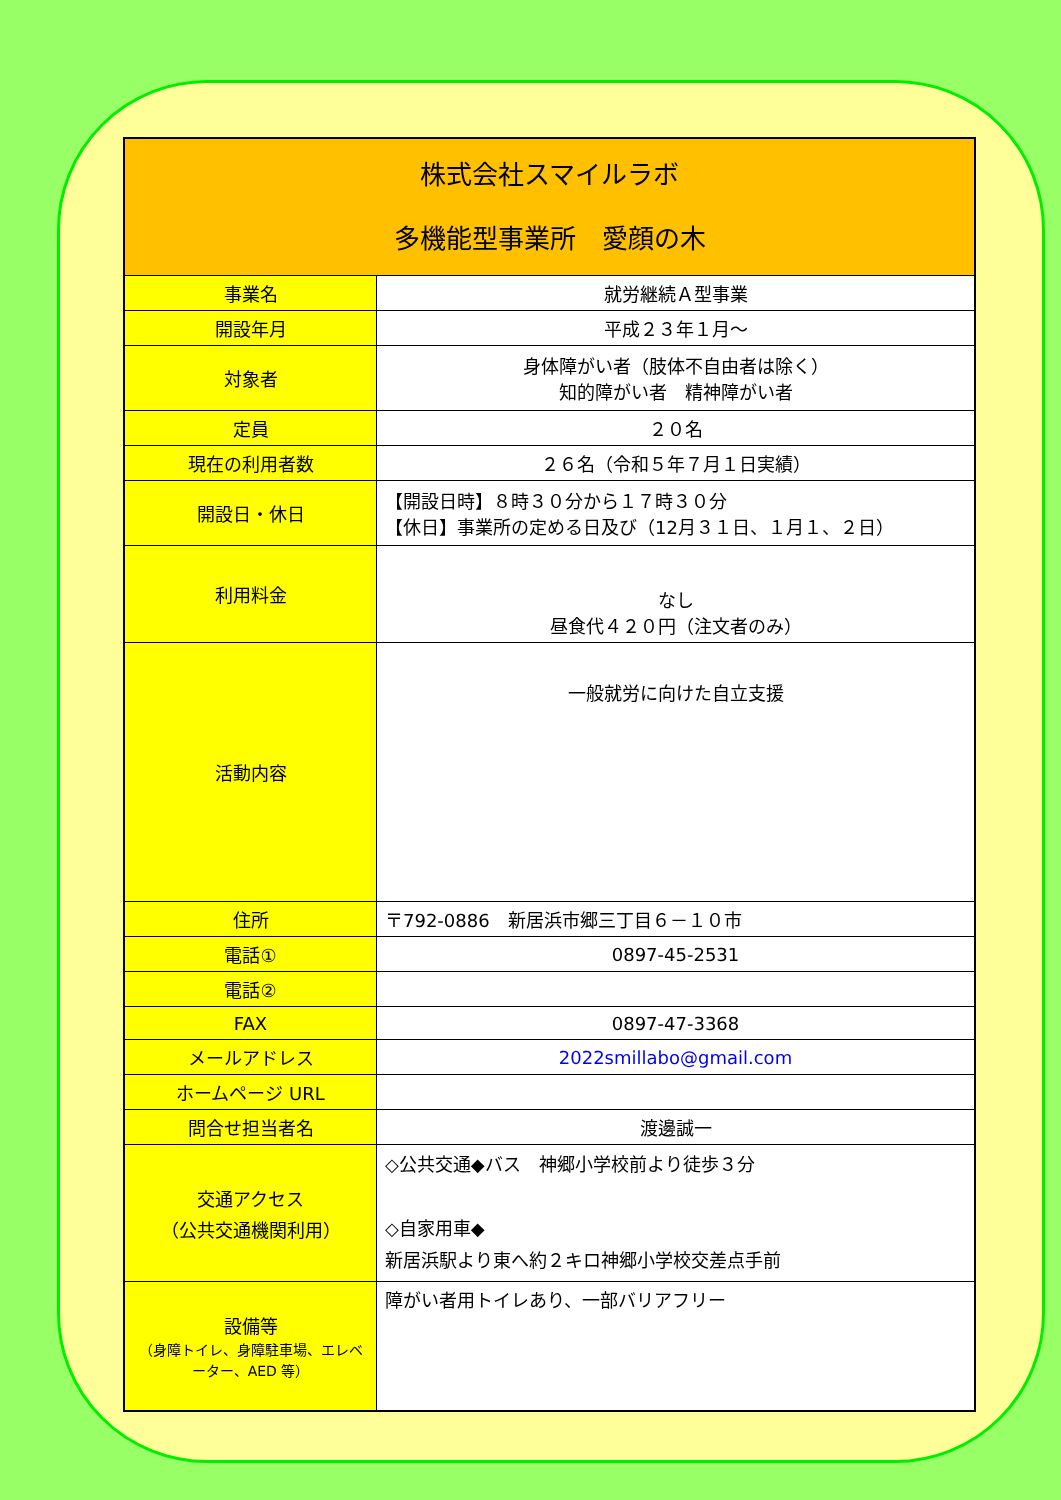| 株式会社スマイルラボ 多機能型事業所 愛顔の木 | |
| 事業名 | 就労継続Ａ型事業 |
| 開設年月 | 平成２３年１月～ |
| 対象者 | 身体障がい者（肢体不自由者は除く） 知的障がい者 精神障がい者 |
| 定員 | ２０名 |
| 現在の利用者数 | ２６名（令和５年７月１日実績） |
| 開設日・休日 | 【開設日時】８時３０分から１７時３０分 【休日】事業所の定める日及び（12月３１日、１月１、２日） |
| 利用料金 | なし 昼食代４２０円（注文者のみ） |
| 活動内容 | 一般就労に向けた自立支援 |
| 住所 | 〒792-0886 新居浜市郷三丁目６－１０市 |
| 電話① | 0897-45-2531 |
| 電話② | |
| FAX | 0897-47-3368 |
| メールアドレス | 2022smillabo@gmail.com |
| ホームページ URL | |
| 問合せ担当者名 | 渡邊誠一 |
| 交通アクセス （公共交通機関利用） | ◇公共交通◆バス 神郷小学校前より徒歩３分 ◇自家用車◆ 新居浜駅より東へ約２キロ神郷小学校交差点手前 |
| 設備等 （身障トイレ、身障駐車場、エレベーター、AED 等） | 障がい者用トイレあり、一部バリアフリー |